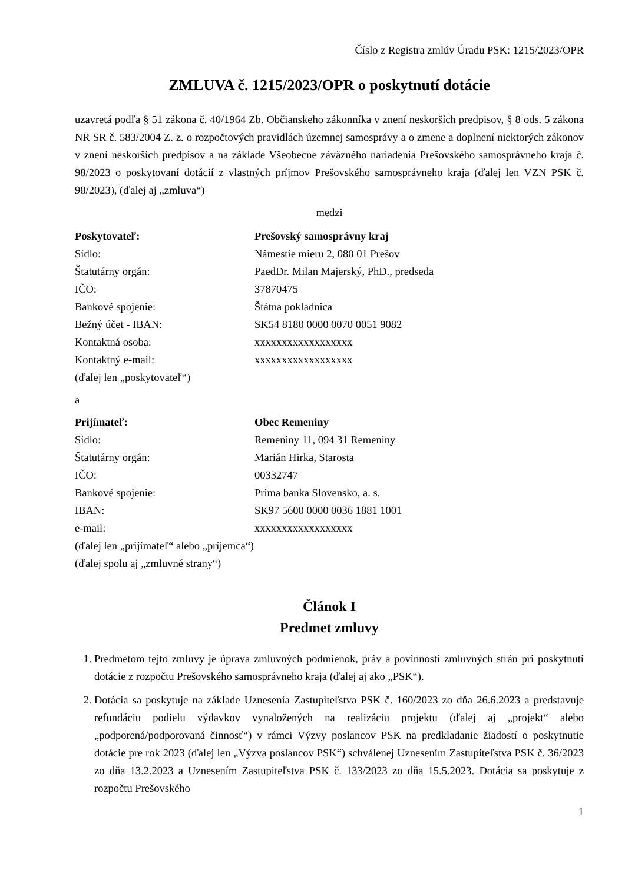Číslo z Registra zmlúv Úradu PSK: 1215/2023/OPR
ZMLUVA č. 1215/2023/OPR o poskytnutí dotácie
uzavretá podľa § 51 zákona č. 40/1964 Zb. Občianskeho zákonníka v znení neskorších predpisov, § 8 ods. 5 zákona NR SR č. 583/2004 Z. z. o rozpočtových pravidlách územnej samosprávy a o zmene a doplnení niektorých zákonov v znení neskorších predpisov a na základe Všeobecne záväzného nariadenia Prešovského samosprávneho kraja č. 98/2023 o poskytovaní dotácií z vlastných príjmov Prešovského samosprávneho kraja (ďalej len VZN PSK č. 98/2023), (ďalej aj „zmluva“)
medzi
| Poskytovateľ: | Prešovský samosprávny kraj |
| Sídlo: | Námestie mieru 2, 080 01 Prešov |
| Štatutárny orgán: | PaedDr. Milan Majerský, PhD., predseda |
| IČO: | 37870475 |
| Bankové spojenie: | Štátna pokladnica |
| Bežný účet - IBAN: | SK54 8180 0000 0070 0051 9082 |
| Kontaktná osoba: | xxxxxxxxxxxxxxxxxx |
| Kontaktný e-mail: | xxxxxxxxxxxxxxxxxx |
(ďalej len „poskytovateľ“)
a
| Prijímateľ: | Obec Remeniny |
| Sídlo: | Remeniny 11, 094 31 Remeniny |
| Štatutárny orgán: | Marián Hirka, Starosta |
| IČO: | 00332747 |
| Bankové spojenie: | Prima banka Slovensko, a. s. |
| IBAN: | SK97 5600 0000 0036 1881 1001 |
| e-mail: | xxxxxxxxxxxxxxxxxx |
(ďalej len „prijímateľ“ alebo „príjemca“)
(ďalej spolu aj „zmluvné strany“)
Článok I
Predmet zmluvy
1. Predmetom tejto zmluvy je úprava zmluvných podmienok, práv a povinností zmluvných strán pri poskytnutí dotácie z rozpočtu Prešovského samosprávneho kraja (ďalej aj ako „PSK“).
2. Dotácia sa poskytuje na základe Uznesenia Zastupiteľstva PSK č. 160/2023 zo dňa 26.6.2023 a predstavuje refundáciu podielu výdavkov vynaložených na realizáciu projektu (ďalej aj „projekt“ alebo „podporená/podporovaná činnosť“) v rámci Výzvy poslancov PSK na predkladanie žiadostí o poskytnutie dotácie pre rok 2023 (ďalej len „Výzva poslancov PSK“) schválenej Uznesením Zastupiteľstva PSK č. 36/2023 zo dňa 13.2.2023 a Uznesením Zastupiteľstva PSK č. 133/2023 zo dňa 15.5.2023. Dotácia sa poskytuje z rozpočtu Prešovského
1